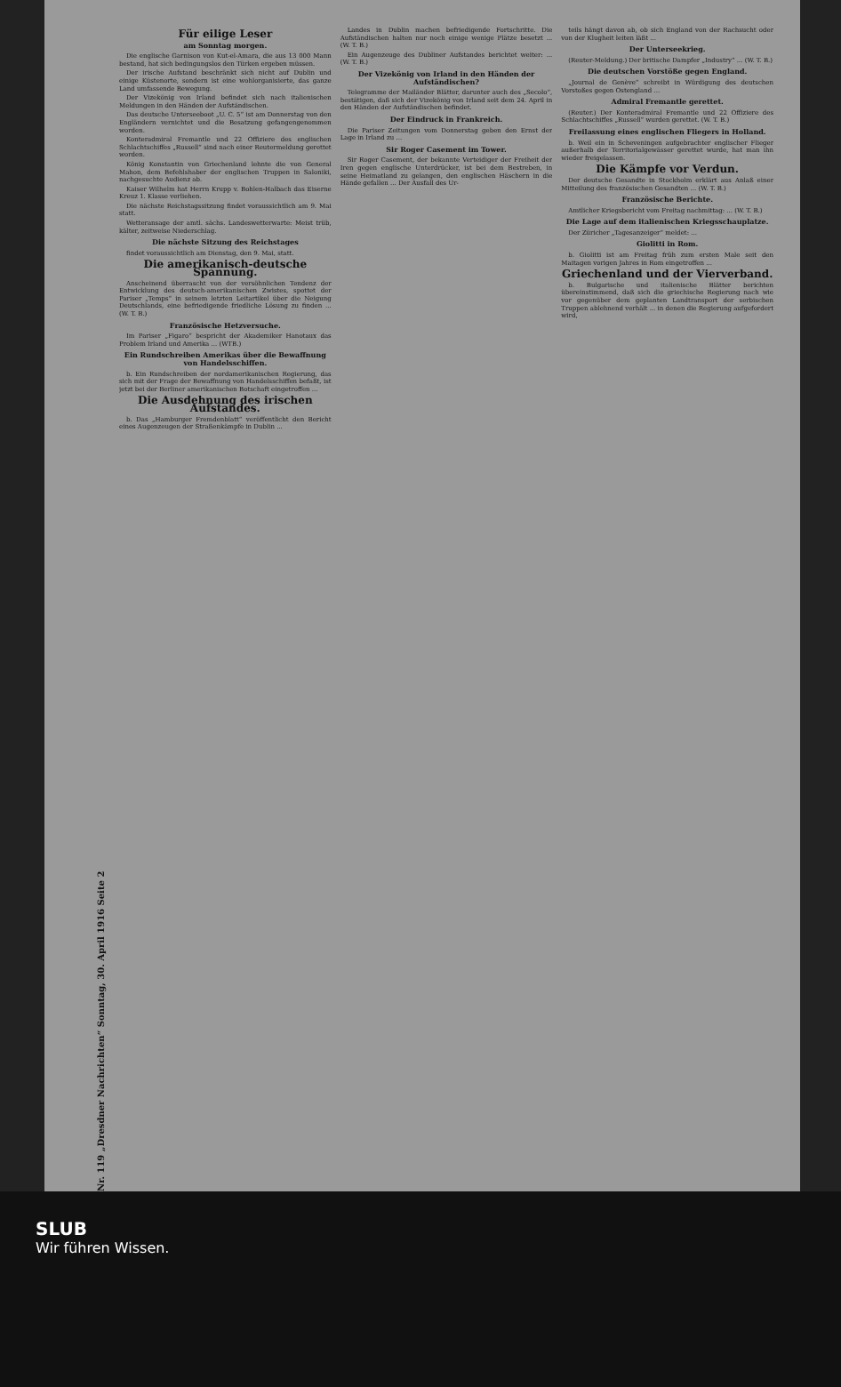Nr. 119 „Dresdner Nachrichten“ Sonntag, 30. April 1916 Seite 2
Für eilige Leser
am Sonntag morgen.
Die englische Garnison von Kut-el-Amara, die aus 13 000 Mann bestand, hat sich bedingungslos den Türken ergeben müssen.
Der irische Aufstand beschränkt sich nicht auf Dublin und einige Küstenorte, sondern ist eine wohlorganisierte, das ganze Land umfassende Bewegung.
Der Vizekönig von Irland befindet sich nach italienischen Meldungen in den Händen der Aufständischen.
Das deutsche Unterseeboot „U. C. 5“ ist am Donnerstag von den Engländern vernichtet und die Besatzung gefangengenommen worden.
Konteradmiral Fremantle und 22 Offiziere des englischen Schlachtschiffes „Russell“ sind nach einer Reutermeldung gerettet worden.
König Konstantin von Griechenland lehnte die von General Mahon, dem Befehlshaber der englischen Truppen in Saloniki, nachgesuchte Audienz ab.
Kaiser Wilhelm hat Herrn Krupp v. Bohlen-Halbach das Eiserne Kreuz 1. Klasse verliehen.
Die nächste Reichstagssitzung findet voraussichtlich am 9. Mai statt.
Wetteransage der amtl. sächs. Landeswetterwarte: Meist trüb, kälter, zeitweise Niederschlag.
Die nächste Sitzung des Reichstages
findet voraussichtlich am Dienstag, den 9. Mai, statt.
Die amerikanisch-deutsche Spannung.
Anscheinend überrascht von der versöhnlichen Tendenz der Entwicklung des deutsch-amerikanischen Zwistes, spottet der Pariser „Temps“ in seinem letzten Leitartikel über die Neigung Deutschlands, eine befriedigende friedliche Lösung zu finden ... (W. T. B.)
Französische Hetzversuche.
Im Pariser „Figaro“ bespricht der Akademiker Hanotaux das Problem Irland und Amerika ... (WTB.)
Ein Rundschreiben Amerikas über die Bewaffnung von Handelsschiffen.
b. Ein Rundschreiben der nordamerikanischen Regierung, das sich mit der Frage der Bewaffnung von Handelsschiffen befaßt, ist jetzt bei der Berliner amerikanischen Botschaft eingetroffen ...
Die Ausdehnung des irischen Aufstandes.
b. Das „Hamburger Fremdenblatt“ veröffentlicht den Bericht eines Augenzeugen der Straßenkämpfe in Dublin ...
Landes in Dublin machen befriedigende Fortschritte. Die Aufständischen halten nur noch einige wenige Plätze besetzt ... (W. T. B.)
Ein Augenzeuge des Dubliner Aufstandes berichtet weiter: ... (W. T. B.)
Der Vizekönig von Irland in den Händen der Aufständischen?
Telegramme der Mailänder Blätter, darunter auch des „Secolo“, bestätigen, daß sich der Vizekönig von Irland seit dem 24. April in den Händen der Aufständischen befindet.
Der Eindruck in Frankreich.
Die Pariser Zeitungen vom Donnerstag geben den Ernst der Lage in Irland zu ...
Sir Roger Casement im Tower.
Sir Roger Casement, der bekannte Verteidiger der Freiheit der Iren gegen englische Unterdrücker, ist bei dem Bestreben, in seine Heimatland zu gelangen, den englischen Häschern in die Hände gefallen ... Der Ausfall des Ur-
teils hängt davon ab, ob sich England von der Rachsucht oder von der Klugheit leiten läßt ...
Der Unterseekrieg.
(Reuter-Meldung.) Der britische Dampfer „Industry“ ... (W. T. B.)
Die deutschen Vorstöße gegen England.
„Journal de Genève“ schreibt in Würdigung des deutschen Vorstoßes gegen Ostengland ...
Admiral Fremantle gerettet.
(Reuter.) Der Konteradmiral Fremantle und 22 Offiziere des Schlachtschiffes „Russell“ wurden gerettet. (W. T. B.)
Freilassung eines englischen Fliegers in Holland.
b. Weil ein in Scheveningen aufgebrachter englischer Flieger außerhalb der Territorialgewässer gerettet wurde, hat man ihn wieder freigelassen.
Die Kämpfe vor Verdun.
Der deutsche Gesandte in Stockholm erklärt aus Anlaß einer Mitteilung des französischen Gesandten ... (W. T. B.)
Französische Berichte.
Amtlicher Kriegsbericht vom Freitag nachmittag: ... (W. T. B.)
Die Lage auf dem italienischen Kriegsschauplatze.
Der Züricher „Tagesanzeiger“ meldet: ...
Giolitti in Rom.
b. Giolitti ist am Freitag früh zum ersten Male seit den Maitagen vorigen Jahres in Rom eingetroffen ...
Griechenland und der Vierverband.
b. Bulgarische und italienische Blätter berichten übereinstimmend, daß sich die griechische Regierung nach wie vor gegenüber dem geplanten Landtransport der serbischen Truppen ablehnend verhält ... in denen die Regierung aufgefordert wird,
SLUB
Wir führen Wissen.